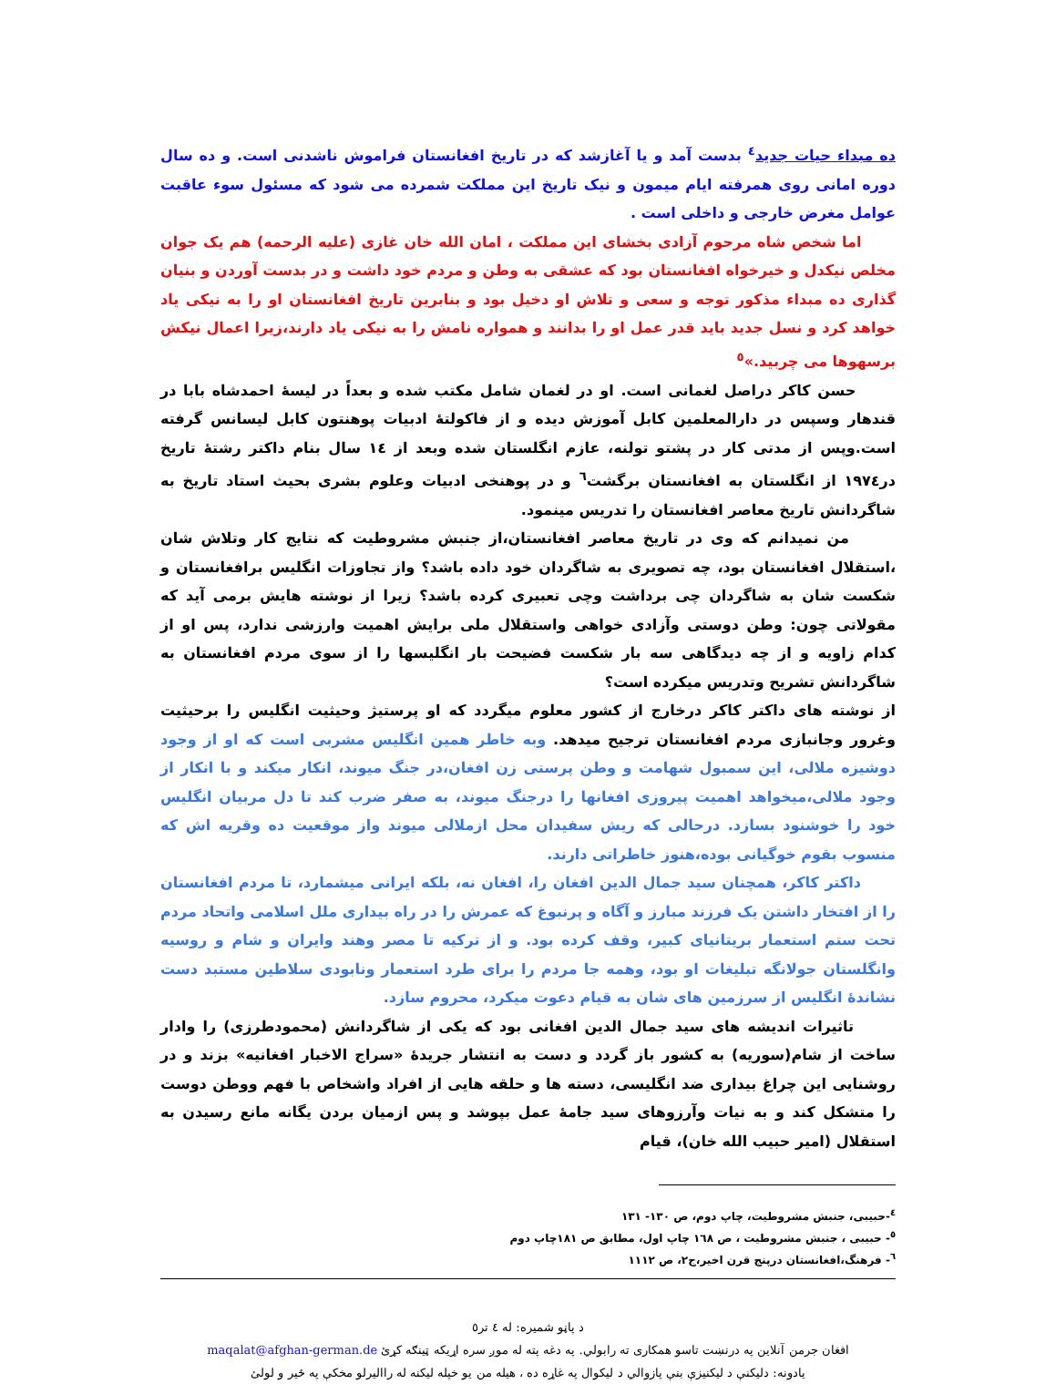ده مبداء حیات جدید<sup>٤</sup> بدست آمد و یا آغازشد که در تاریخ افغانستان فراموش ناشدنی است. و ده سال دوره امانی روی همرفته ایام میمون و نیک تاریخ این مملکت شمرده می شود که مسئول سوء عاقبت عوامل مغرض خارجی و داخلی است .
اما شخص شاه مرحوم آزادی بخشای این مملکت ، امان الله خان غازی (علیه الرحمه) هم یک جوان مخلص نیکدل و خیرخواه افغانستان بود که عشقی به وطن و مردم خود داشت و در بدست آوردن و بنیان گذاری ده مبداء مذکور توجه و سعی و تلاش او دخیل بود و بنابرین تاریخ افغانستان او را به نیکی یاد خواهد کرد و نسل جدید باید قدر عمل او را بدانند و همواره نامش را به نیکی یاد دارند،زیرا اعمال نیکش برسهوها می چربید.»<sup>٥</sup>
حسن کاکر دراصل لغمانی است. او در لغمان شامل مکتب شده و بعداً در لیسهٔ احمدشاه بابا در قندهار وسپس در دارالمعلمین کابل آموزش دیده و از فاکولتهٔ ادبیات پوهنتون کابل لیسانس گرفته است.وپس از مدتی کار در پشتو تولنه، عازم انگلستان شده وبعد از ١٤ سال بنام داکتر رشتهٔ تاریخ در١٩٧٤ از انگلستان به افغانستان برگشت<sup>٦</sup> و در پوهنخی ادبیات وعلوم بشری بحیث استاد تاریخ به شاگردانش تاریخ معاصر افغانستان را تدریس مینمود.
من نمیدانم که وی در تاریخ معاصر افغانستان،از جنبش مشروطیت که نتایج کار وتلاش شان ،استقلال افغانستان بود، چه تصویری به شاگردان خود داده باشد؟ واز تجاوزات انگلیس برافغانستان و شکست شان به شاگردان چی برداشت وچی تعبیری کرده باشد؟ زیرا از نوشته هایش برمی آید که مقولاتی چون: وطن دوستی وآزادی خواهی واستقلال ملی برایش اهمیت وارزشی ندارد، پس او از کدام زاویه و از چه دیدگاهی سه بار شکست فضیحت بار انگلیسها را از سوی مردم افغانستان به شاگردانش تشریح وتدریس میکرده است؟
از نوشته های داکتر کاکر درخارج از کشور معلوم میگردد که او پرستیژ وحیثیت انگلیس را برحیثیت وغرور وجانبازی مردم افغانستان ترجیح میدهد. وبه خاطر همین انگلیس مشربی است که او از وجود دوشیزه ملالی، این سمبول شهامت و وطن پرستی زن افغان،در جنگ میوند، انکار میکند و با انکار از وجود ملالی،میخواهد اهمیت پیروزی افغانها را درجنگ میوند، به صفر ضرب کند تا دل مربیان انگلیس خود را خوشنود بسازد. درحالی که ریش سفیدان محل ازملالی میوند واز موقعیت ده وقریه اش که منسوب بقوم خوگیانی بوده،هنوز خاطراتی دارند.
داکتر کاکر، همچنان سید جمال الدین افغان را، افغان نه، بلکه ایرانی میشمارد، تا مردم افغانستان را از افتخار داشتن یک فرزند مبارز و آگاه و پرنبوغ که عمرش را در راه بیداری ملل اسلامی واتحاد مردم تحت ستم استعمار بریتانیای کبیر، وقف کرده بود. و از ترکیه تا مصر وهند وایران و شام و روسیه وانگلستان جولانگه تبلیغات او بود، وهمه جا مردم را برای طرد استعمار ونابودی سلاطین مستبد دست نشاندهٔ انگلیس از سرزمین های شان به قیام دعوت میکرد، محروم سازد.
تاثیرات اندیشه های سید جمال الدین افغانی بود که یکی از شاگردانش (محمودطرزی) را وادار ساخت از شام(سوریه) به کشور باز گردد و دست به انتشار جریدهٔ «سراج الاخبار افغانیه» بزند و در روشنایی این چراغ بیداری ضد انگلیسی، دسته ها و حلقه هایی از افراد واشخاص با فهم ووطن دوست را متشکل کند و به نیات وآرزوهای سید جامهٔ عمل بپوشد و پس ازمیان بردن یگانه مانع رسیدن به استقلال (امیر حبیب الله خان)، قیام
<sup>٤</sup>-حبیبی، جنبش مشروطیت، چاپ دوم، ص ١٣٠- ١٣١
<sup>٥</sup>- حبیبی ، جنبش مشروطیت ، ص ١٦٨ چاپ اول، مطابق ص ١٨١چاپ دوم
<sup>٦</sup>- فرهنگ،افغانستان درپنج قرن اخیر،ج٢، ص ١١١٢
د پاڼو شمیره: له ٤ تر٥
افغان جرمن آنلاین په درنښت تاسو همکاری ته رابولي. په دغه پته له موږ سره اړیکه ټینګه کړئ maqalat@afghan-german.de
یادونه: دلیکنې د لیکنیزې بنې پازوالي د لیکوال په غاړه ده ، هیله من یو خپله لیکنه له راالیرلو مخکې په ځیر و لولئ